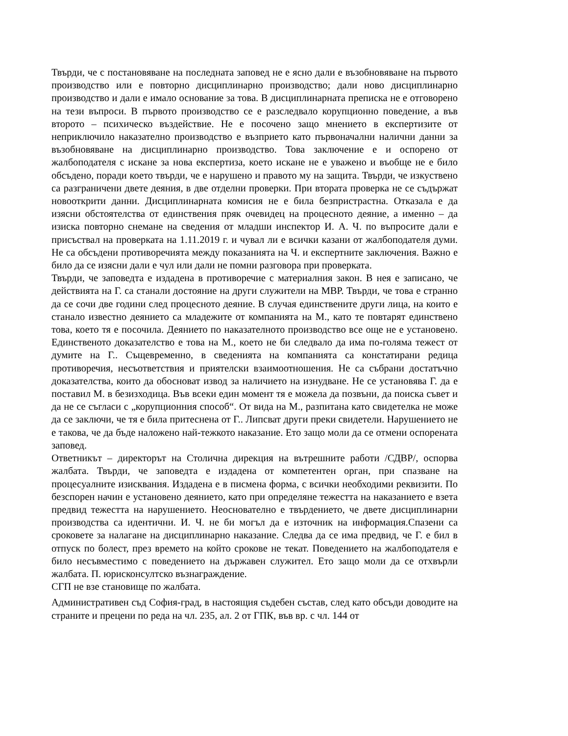Твърди, че с постановяване на последната заповед не е ясно дали е възобновяване на първото производство или е повторно дисциплинарно производство; дали ново дисциплинарно производство и дали е имало основание за това. В дисциплинарната преписка не е отговорено на тези въпроси. В първото производство се е разследвало корупционно поведение, а във второто – психическо въздействие. Не е посочено защо мнението в експертизите от неприключило наказателно производство е възприето като първоначални налични данни за възобновяване на дисциплинарно производство. Това заключение е и оспорено от жалбоподателя с искане за нова експертиза, което искане не е уважено и въобще не е било обсъдено, поради което твърди, че е нарушено и правото му на защита. Твърди, че изкуствено са разграничени двете деяния, в две отделни проверки. При втората проверка не се съдържат новооткрити данни. Дисциплинарната комисия не е била безпристрастна. Отказала е да изясни обстоятелства от единствения пряк очевидец на процесното деяние, а именно – да изиска повторно снемане на сведения от младши инспектор И. А. Ч. по въпросите дали е присъствал на проверката на 1.11.2019 г. и чувал ли е всички казани от жалбоподателя думи. Не са обсъдени противоречията между показанията на Ч. и експертните заключения. Важно е било да се изясни дали е чул или дали не помни разговора при проверката.
Твърди, че заповедта е издадена в противоречие с материалния закон. В нея е записано, че действията на Г. са станали достояние на други служители на МВР. Твърди, че това е странно да се сочи две години след процесното деяние. В случая единствените други лица, на които е станало известно деянието са младежите от компанията на М., като те повтарят единствено това, което тя е посочила. Деянието по наказателното производство все още не е установено. Единственото доказателство е това на М., което не би следвало да има по-голяма тежест от думите на Г.. Същевременно, в сведенията на компанията са констатирани редица противоречия, несъответствия и приятелски взаимоотношения. Не са събрани достатъчно доказателства, които да обосноват извод за наличието на изнудване. Не се установява Г. да е поставил М. в безизходица. Във всеки един момент тя е можела да позвъни, да поиска съвет и да не се съгласи с „корупционния способ“. От вида на М., разпитана като свидетелка не може да се заключи, че тя е била притеснена от Г.. Липсват други преки свидетели. Нарушението не е такова, че да бъде наложено най-тежкото наказание. Ето защо моли да се отмени оспорената заповед.
Ответникът – директорът на Столична дирекция на вътрешните работи /СДВР/, оспорва жалбата. Твърди, че заповедта е издадена от компетентен орган, при спазване на процесуалните изисквания. Издадена е в писмена форма, с всички необходими реквизити. По безспорен начин е установено деянието, като при определяне тежестта на наказанието е взета предвид тежестта на нарушението. Неоснователно е твърдението, че двете дисциплинарни производства са идентични. И. Ч. не би могъл да е източник на информация.Спазени са сроковете за налагане на дисциплинарно наказание. Следва да се има предвид, че Г. е бил в отпуск по болест, през времето на който срокове не текат. Поведението на жалбоподателя е било несъвместимо с поведението на държавен служител. Ето защо моли да се отхвърли жалбата. П. юрисконсултско възнаграждение.
СГП не взе становище по жалбата.
Административен съд София-град, в настоящия съдебен състав, след като обсъди доводите на страните и прецени по реда на чл. 235, ал. 2 от ГПК, във вр. с чл. 144 от